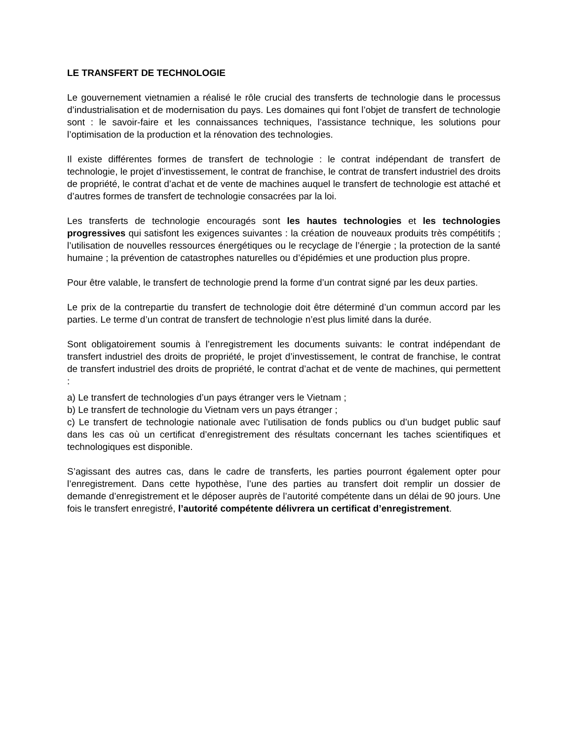LE TRANSFERT DE TECHNOLOGIE
Le gouvernement vietnamien a réalisé le rôle crucial des transferts de technologie dans le processus d’industrialisation et de modernisation du pays. Les domaines qui font l’objet de transfert de technologie sont : le savoir-faire et les connaissances techniques, l’assistance technique, les solutions pour l’optimisation de la production et la rénovation des technologies.
Il existe différentes formes de transfert de technologie : le contrat indépendant de transfert de technologie, le projet d’investissement, le contrat de franchise, le contrat de transfert industriel des droits de propriété, le contrat d’achat et de vente de machines auquel le transfert de technologie est attaché et d’autres formes de transfert de technologie consacrées par la loi.
Les transferts de technologie encouragés sont les hautes technologies et les technologies progressives qui satisfont les exigences suivantes : la création de nouveaux produits très compétitifs ; l’utilisation de nouvelles ressources énergétiques ou le recyclage de l’énergie ; la protection de la santé humaine ; la prévention de catastrophes naturelles ou d’épidémies et une production plus propre.
Pour être valable, le transfert de technologie prend la forme d’un contrat signé par les deux parties.
Le prix de la contrepartie du transfert de technologie doit être déterminé d’un commun accord par les parties. Le terme d’un contrat de transfert de technologie n’est plus limité dans la durée.
Sont obligatoirement soumis à l’enregistrement les documents suivants: le contrat indépendant de transfert industriel des droits de propriété, le projet d’investissement, le contrat de franchise, le contrat de transfert industriel des droits de propriété, le contrat d’achat et de vente de machines, qui permettent :
a) Le transfert de technologies d’un pays étranger vers le Vietnam ;
b) Le transfert de technologie du Vietnam vers un pays étranger ;
c) Le transfert de technologie nationale avec l’utilisation de fonds publics ou d’un budget public sauf dans les cas où un certificat d’enregistrement des résultats concernant les taches scientifiques et technologiques est disponible.
S’agissant des autres cas, dans le cadre de transferts, les parties pourront également opter pour l’enregistrement. Dans cette hypothèse, l’une des parties au transfert doit remplir un dossier de demande d’enregistrement et le déposer auprès de l’autorité compétente dans un délai de 90 jours. Une fois le transfert enregistré, l’autorité compétente délivrera un certificat d’enregistrement.